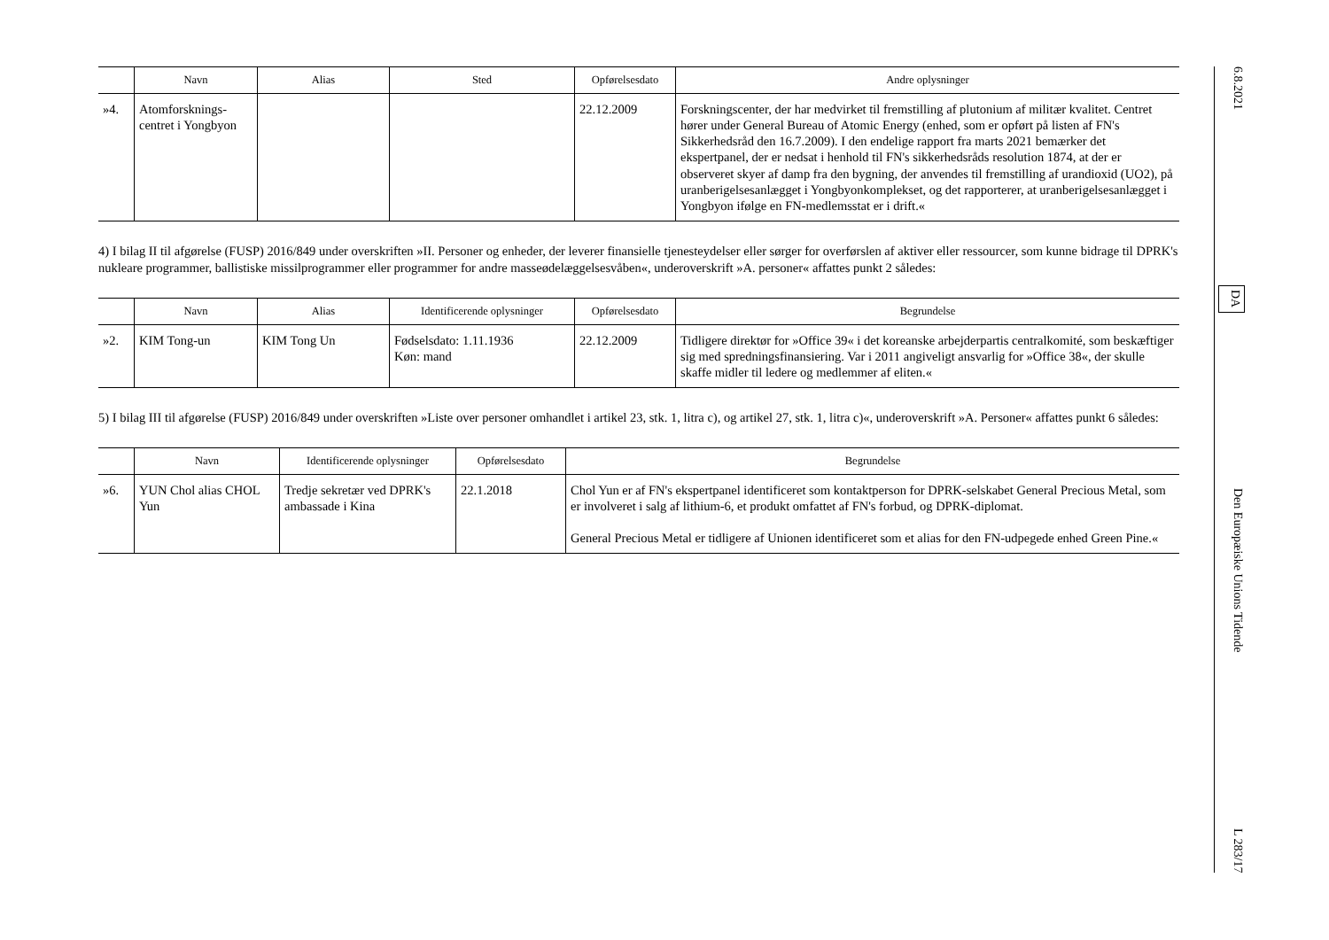| | Navn | Alias | Sted | Opførelsesdato | Andre oplysninger |
| --- | --- | --- | --- | --- | --- |
| »4. | Atomforsknings-centret i Yongbyon | | | 22.12.2009 | Forskningscenter, der har medvirket til fremstilling af plutonium af militær kvalitet. Centret hører under General Bureau of Atomic Energy (enhed, som er opført på listen af FN's Sikkerhedsråd den 16.7.2009). I den endelige rapport fra marts 2021 bemærker det ekspertpanel, der er nedsat i henhold til FN's sikkerhedsråds resolution 1874, at der er observeret skyer af damp fra den bygning, der anvendes til fremstilling af urandioxid (UO2), på uranberigelsesanlægget i Yongbyonkomplekset, og det rapporterer, at uranberigelsesanlægget i Yongbyon ifølge en FN-medlemsstat er i drift.« |
4) I bilag II til afgørelse (FUSP) 2016/849 under overskriften »II. Personer og enheder, der leverer finansielle tjenesteydelser eller sørger for overførslen af aktiver eller ressourcer, som kunne bidrage til DPRK's nukleare programmer, ballistiske missilprogrammer eller programmer for andre masseødelæggelsesvåben«, underoverskrift »A. personer« affattes punkt 2 således:
| | Navn | Alias | Identificerende oplysninger | Opførelsesdato | Begrundelse |
| --- | --- | --- | --- | --- | --- |
| »2. | KIM Tong-un | KIM Tong Un | Fødselsdato: 1.11.1936 Køn: mand | 22.12.2009 | Tidligere direktør for »Office 39« i det koreanske arbejderpartis centralkomité, som beskæftiger sig med spredningsfinansiering. Var i 2011 angiveligt ansvarlig for »Office 38«, der skulle skaffe midler til ledere og medlemmer af eliten.« |
5) I bilag III til afgørelse (FUSP) 2016/849 under overskriften »Liste over personer omhandlet i artikel 23, stk. 1, litra c), og artikel 27, stk. 1, litra c)«, underoverskrift »A. Personer« affattes punkt 6 således:
| | Navn | Identificerende oplysninger | Opførelsesdato | Begrundelse |
| --- | --- | --- | --- | --- |
| »6. | YUN Chol alias CHOL Yun | Tredje sekretær ved DPRK's ambassade i Kina | 22.1.2018 | Chol Yun er af FN's ekspertpanel identificeret som kontaktperson for DPRK-selskabet General Precious Metal, som er involveret i salg af lithium-6, et produkt omfattet af FN's forbud, og DPRK-diplomat. General Precious Metal er tidligere af Unionen identificeret som et alias for den FN-udpegede enhed Green Pine.« |
6.8.2021 DA Den Europæiske Unions Tidende L 283/17